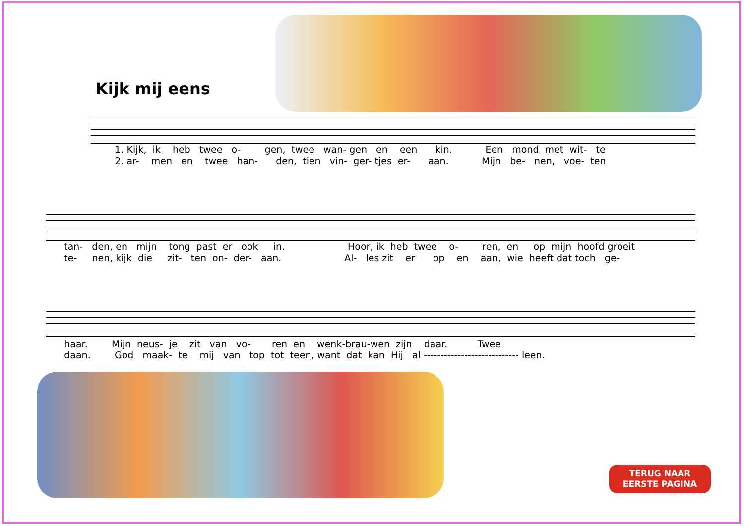Kijk mij eens
1. Kijk, ik heb twee o- gen, twee wan- gen en een kin. Een mond met wit- te 2. ar- men en twee han- den, tien vin- ger- tjes er- aan. Mijn be- nen, voe- ten
tan- den, en mijn tong past er ook in. Hoor, ik heb twee o- ren, en op mijn hoofd groeit te- nen, kijk die zit- ten on- der- aan. Al- les zit er op en aan, wie heeft dat toch ge-
haar. Mijn neus- je zit van vo- ren en wenk-brau-wen zijn daar. Twee daan. God maak- te mij van top tot teen, want dat kan Hij al ---------------------------- leen.
TERUG NAAR
EERSTE PAGINA